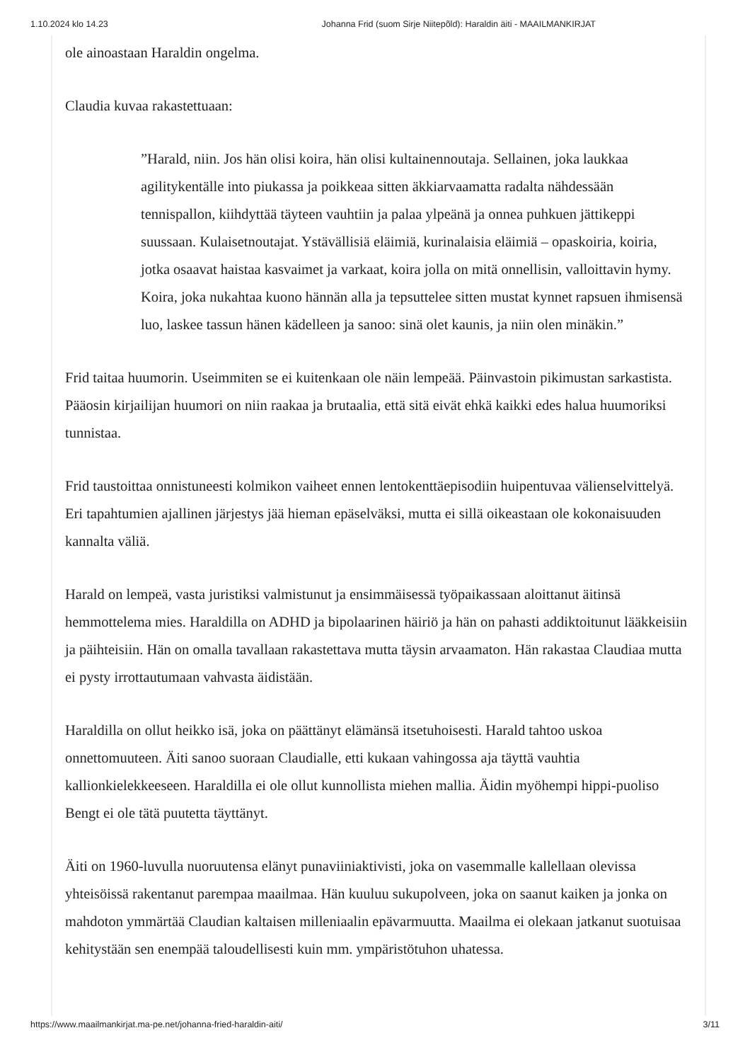1.10.2024 klo 14.23 Johanna Frid (suom Sirje Niitepõld): Haraldin äiti - MAAILMANKIRJAT
ole ainoastaan Haraldin ongelma.
Claudia kuvaa rakastettuaan:
”Harald, niin. Jos hän olisi koira, hän olisi kultainennoutaja. Sellainen, joka laukkaa agilitykentälle into piukassa ja poikkeaa sitten äkkiarvaamatta radalta nähdessään tennispallon, kiihdyttää täyteen vauhtiin ja palaa ylpeänä ja onnea puhkuen jättikeppi suussaan. Kulaisetnoutajat. Ystävällisiä eläimiä, kurinalaisia eläimiä – opaskoiria, koiria, jotka osaavat haistaa kasvaimet ja varkaat, koira jolla on mitä onnellisin, valloittavin hymy. Koira, joka nukahtaa kuono hännän alla ja tepsuttelee sitten mustat kynnet rapsuen ihmisensä luo, laskee tassun hänen kädelleen ja sanoo: sinä olet kaunis, ja niin olen minäkin.”
Frid taitaa huumorin. Useimmiten se ei kuitenkaan ole näin lempeää. Päinvastoin pikimustan sarkastista. Pääosin kirjailijan huumori on niin raakaa ja brutaalia, että sitä eivät ehkä kaikki edes halua huumoriksi tunnistaa.
Frid taustoittaa onnistuneesti kolmikon vaiheet ennen lentokenttäepisodiin huipentuvaa välienselvittelyä. Eri tapahtumien ajallinen järjestys jää hieman epäselväksi, mutta ei sillä oikeastaan ole kokonaisuuden kannalta väliä.
Harald on lempeä, vasta juristiksi valmistunut ja ensimmäisessä työpaikassaan aloittanut äitinsä hemmottelema mies. Haraldilla on ADHD ja bipolaarinen häiriö ja hän on pahasti addiktoitunut lääkkeisiin ja päihteisiin. Hän on omalla tavallaan rakastettava mutta täysin arvaamaton. Hän rakastaa Claudiaa mutta ei pysty irrottautumaan vahvasta äidistään.
Haraldilla on ollut heikko isä, joka on päättänyt elämänsä itsetuhoisesti. Harald tahtoo uskoa onnettomuuteen. Äiti sanoo suoraan Claudialle, etti kukaan vahingossa aja täyttä vauhtia kallionkielekkeeseen. Haraldilla ei ole ollut kunnollista miehen mallia. Äidin myöhempi hippi-puoliso Bengt ei ole tätä puutetta täyttänyt.
Äiti on 1960-luvulla nuoruutensa elänyt punaviiniaktivisti, joka on vasemmalle kallellaan olevissa yhteisöissä rakentanut parempaa maailmaa. Hän kuuluu sukupolveen, joka on saanut kaiken ja jonka on mahdoton ymmärtää Claudian kaltaisen milleniaalin epävarmuutta. Maailma ei olekaan jatkanut suotuisaa kehitystään sen enempää taloudellisesti kuin mm. ympäristötuhon uhatessa.
https://www.maailmankirjat.ma-pe.net/johanna-fried-haraldin-aiti/ 3/11